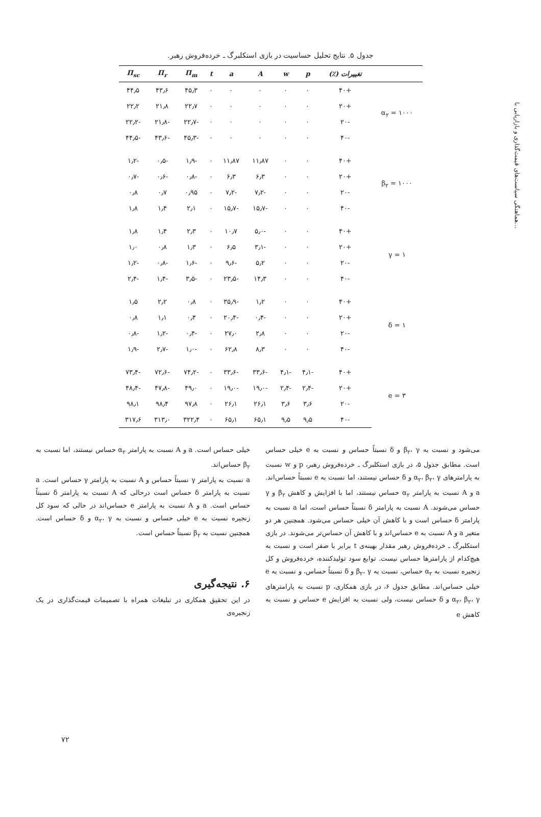هماهنگی سیاست‌های قیمت‌گذاری و بازاریابی با...
جدول ۵. نتایج تحلیل حساسیت در بازی استکلبرگ ـ خرده‌فروش رهبر.
| | تغییرات (٪) | p | w | A | a | t | Π<sub>m</sub> | Π<sub>r</sub> | Π<sub>sc</sub> |
| --- | --- | --- | --- | --- | --- | --- | --- | --- | --- |
| α<sub>۲</sub> = ۱۰۰۰ | +۴۰ | ۰ | ۰ | ۰ | ۰ | ۰ | ۴۵٫۳ | ۴۳٫۶ | ۴۴٫۵ |
| | +۲۰ | ۰ | ۰ | ۰ | ۰ | ۰ | ۲۲٫۷ | ۲۱٫۸ | ۲۲٫۲ |
| | -۲۰ | ۰ | ۰ | ۰ | ۰ | ۰ | -۲۲٫۷ | -۲۱٫۸ | -۲۲٫۲ |
| | -۴۰ | ۰ | ۰ | ۰ | ۰ | ۰ | -۴۵٫۳ | -۴۳٫۶ | -۴۴٫۵ |
| β<sub>۲</sub> = ۱۰۰۰ | +۴۰ | ۰ | ۰ | ۱۱٫۸۷ | ۱۱٫۸۷ | ۰ | -۱٫۹ | -۰٫۵ | -۱٫۲ |
| | +۲۰ | ۰ | ۰ | ۶٫۳ | ۶٫۳ | ۰ | -۰٫۸ | -۰٫۶ | -۰٫۷ |
| | -۲۰ | ۰ | ۰ | -۷٫۲ | -۷٫۲ | ۰ | ۰٫۹۵ | ۰٫۷ | ۰٫۸ |
| | -۴۰ | ۰ | ۰ | -۱۵٫۷ | -۱۵٫۷ | ۰ | ۲٫۱ | ۱٫۴ | ۱٫۸ |
| γ = ۱ | +۴۰ | ۰ | ۰ | -۵٫۰ | ۱۰٫۷ | ۰ | ۲٫۳ | ۱٫۴ | ۱٫۸ |
| | +۲۰ | ۰ | ۰ | -۳٫۱ | ۶٫۵ | ۰ | ۱٫۳ | ۰٫۸ | ۱٫۰ |
| | -۲۰ | ۰ | ۰ | ۵٫۲ | -۹٫۶ | ۰ | -۱٫۶ | -۰٫۸ | -۱٫۲ |
| | -۴۰ | ۰ | ۰ | ۱۴٫۳ | -۲۳٫۵ | ۰ | -۳٫۵ | -۱٫۴ | -۲٫۴ |
| δ = ۱ | +۴۰ | ۰ | ۰ | ۱٫۲ | -۳۵٫۹ | ۰ | ۰٫۸ | ۲٫۲ | ۱٫۵ |
| | +۲۰ | ۰ | ۰ | -۰٫۴ | -۲۰٫۴ | ۰ | ۰٫۴ | ۱٫۱ | ۰٫۸ |
| | -۲۰ | ۰ | ۰ | ۲٫۸ | ۲۷٫۰ | ۰ | -۰٫۴ | -۱٫۲ | -۰٫۸ |
| | -۴۰ | ۰ | ۰ | ۸٫۳ | ۶۲٫۸ | ۰ | -۱٫۰ | -۲٫۷ | -۱٫۹ |
| e = ۳ | +۴۰ | -۴٫۱ | -۴٫۱ | -۳۳٫۶ | -۳۳٫۶ | ۰ | -۷۴٫۲ | -۷۲٫۶ | -۷۳٫۴ |
| | +۲۰ | -۲٫۴ | -۲٫۴ | -۱۹٫۰ | -۱۹٫۰ | ۰ | ۴۹٫۰ | -۴۷٫۸ | -۴۸٫۴ |
| | -۲۰ | ۳٫۶ | ۳٫۶ | ۲۶٫۱ | ۲۶٫۱ | ۰ | ۹۷٫۸ | ۹۸٫۴ | ۹۸٫۱ |
| | -۴۰ | ۹٫۵ | ۹٫۵ | ۶۵٫۱ | ۶۵٫۱ | ۰ | ۳۲۲٫۴ | ۳۱۳٫۰ | ۳۱۷٫۶ |
می‌شود و نسبت به β<sub>۲</sub>، γ و δ نسبتاً حساس و نسبت به e خیلی حساس است. مطابق جدول ۵، در بازی استکلبرگ ـ خرده‌فروش رهبر، p و w نسبت به پارامترهای α<sub>۲</sub>، β<sub>۲</sub>، γ و δ حساس نیستند، اما نسبت به e نسبتاً حساس‌اند. a و A نسبت به پارامتر α<sub>۲</sub> حساس نیستند، اما با افزایش و کاهش β<sub>۲</sub> و γ حساس می‌شوند. A نسبت به پارامتر δ نسبتاً حساس است، اما a نسبت به پارامتر δ حساس است و با کاهش آن خیلی حساس می‌شود. همچنین هر دو متغیر a و A نسبت به e حساس‌اند و با کاهش آن حساس‌تر می‌شوند. در بازی استکلبرگ ـ خرده‌فروش رهبر مقدار بهینه‌ی t برابر با صفر است و نسبت به هیچ‌کدام از پارامترها حساس نیست. توابع سود تولیدکننده، خرده‌فروش و کل زنجیره نسبت به α<sub>۲</sub> حساس، نسبت به β<sub>۲</sub>، γ و δ نسبتاً حساس، و نسبت به e خیلی حساس‌اند. مطابق جدول ۶، در بازی همکاری، p نسبت به پارامترهای α<sub>۲</sub>، β<sub>۲</sub>، γ و δ حساس نیست، ولی نسبت به افزایش e حساس و نسبت به کاهش e
خیلی حساس است. a و A نسبت به پارامتر α<sub>۲</sub> حساس نیستند، اما نسبت به β<sub>۲</sub> حساس‌اند.
a نسبت به پارامتر γ نسبتاً حساس و A نسبت به پارامتر γ حساس است. a نسبت به پارامتر δ حساس است درحالی که A نسبت به پارامتر δ نسبتاً حساس است. a و A نسبت به پارامتر e حساس‌اند در حالی که سود کل زنجیره نسبت به e خیلی حساس و نسبت به α<sub>۲</sub>، γ و δ حساس است. همچنین نسبت به β<sub>۲</sub> نسبتاً حساس است.
۶. نتیجه‌گیری
در این تحقیق همکاری در تبلیغات همراه با تصمیمات قیمت‌گذاری در یک زنجیره‌ی
۷۲